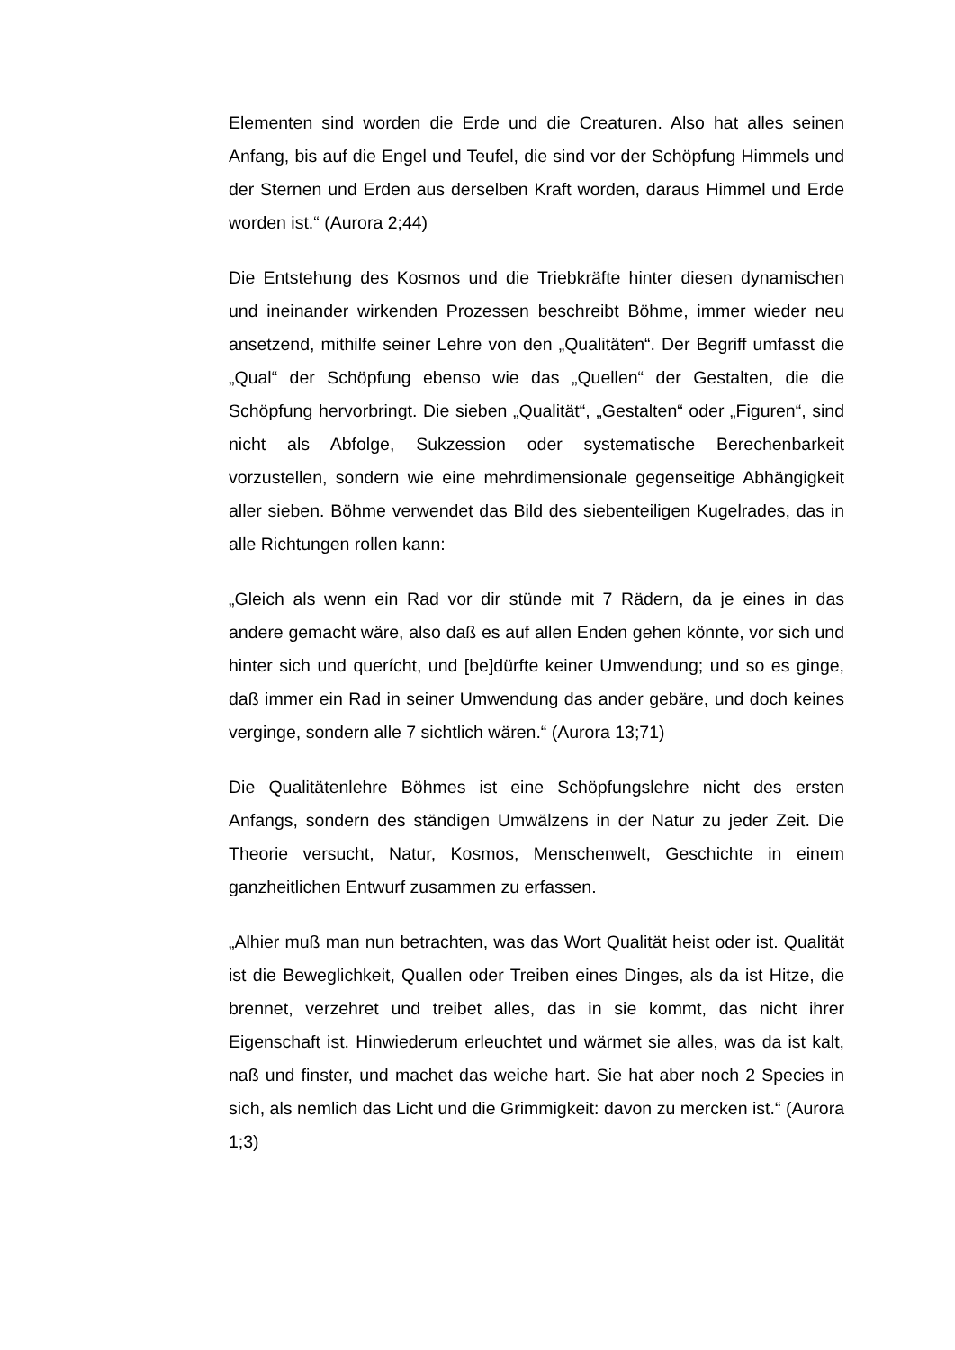Elementen sind worden die Erde und die Creaturen. Also hat alles seinen Anfang, bis auf die Engel und Teufel, die sind vor der Schöpfung Himmels und der Sternen und Erden aus derselben Kraft worden, daraus Himmel und Erde worden ist.“ (Aurora 2;44)
Die Entstehung des Kosmos und die Triebkräfte hinter diesen dynamischen und ineinander wirkenden Prozessen beschreibt Böhme, immer wieder neu ansetzend, mithilfe seiner Lehre von den „Qualitäten“. Der Begriff umfasst die „Qual“ der Schöpfung ebenso wie das „Quellen“ der Gestalten, die die Schöpfung hervorbringt. Die sieben „Qualität“, „Gestalten“ oder „Figuren“, sind nicht als Abfolge, Sukzession oder systematische Berechenbarkeit vorzustellen, sondern wie eine mehrdimensionale gegenseitige Abhängigkeit aller sieben. Böhme verwendet das Bild des siebenteiligen Kugelrades, das in alle Richtungen rollen kann:
„Gleich als wenn ein Rad vor dir stünde mit 7 Rädern, da je eines in das andere gemacht wäre, also daß es auf allen Enden gehen könnte, vor sich und hinter sich und querícht, und [be]dürfte keiner Umwendung; und so es ginge, daß immer ein Rad in seiner Umwendung das ander gebäre, und doch keines verginge, sondern alle 7 sichtlich wären.“ (Aurora 13;71)
Die Qualitätenlehre Böhmes ist eine Schöpfungslehre nicht des ersten Anfangs, sondern des ständigen Umwälzens in der Natur zu jeder Zeit. Die Theorie versucht, Natur, Kosmos, Menschenwelt, Geschichte in einem ganzheitlichen Entwurf zusammen zu erfassen.
„Alhier muß man nun betrachten, was das Wort Qualität heist oder ist. Qualität ist die Beweglichkeit, Quallen oder Treiben eines Dinges, als da ist Hitze, die brennet, verzehret und treibet alles, das in sie kommt, das nicht ihrer Eigenschaft ist. Hinwiederum erleuchtet und wärmet sie alles, was da ist kalt, naß und finster, und machet das weiche hart. Sie hat aber noch 2 Species in sich, als nemlich das Licht und die Grimmigkeit: davon zu mercken ist.“ (Aurora 1;3)